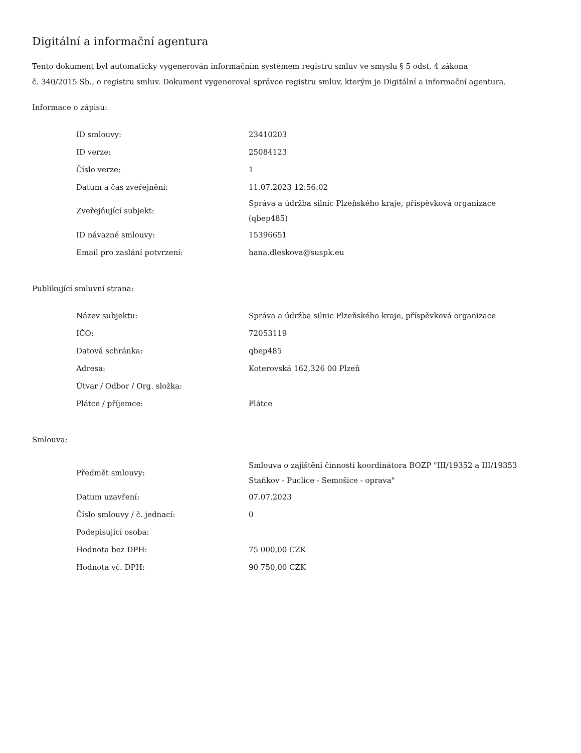Digitální a informační agentura
Tento dokument byl automaticky vygenerován informačním systémem registru smluv ve smyslu § 5 odst. 4 zákona
č. 340/2015 Sb., o registru smluv. Dokument vygeneroval správce registru smluv, kterým je Digitální a informační agentura.
Informace o zápisu:
| ID smlouvy: | 23410203 |
| ID verze: | 25084123 |
| Číslo verze: | 1 |
| Datum a čas zveřejnění: | 11.07.2023 12:56:02 |
| Zveřejňující subjekt: | Správa a údržba silnic Plzeňského kraje, příspěvková organizace (qbep485) |
| ID návazné smlouvy: | 15396651 |
| Email pro zaslání potvrzení: | hana.dleskova@suspk.eu |
Publikující smluvní strana:
| Název subjektu: | Správa a údržba silnic Plzeňského kraje, příspěvková organizace |
| IČO: | 72053119 |
| Datová schránka: | qbep485 |
| Adresa: | Koterovská 162,326 00 Plzeň |
| Útvar / Odbor / Org. složka: | |
| Plátce / příjemce: | Plátce |
Smlouva:
| Předmět smlouvy: | Smlouva o zajištění činnosti koordinátora BOZP "III/19352 a III/19353 Staňkov - Puclice - Semošice - oprava" |
| Datum uzavření: | 07.07.2023 |
| Číslo smlouvy / č. jednací: | 0 |
| Podepisující osoba: | |
| Hodnota bez DPH: | 75 000,00 CZK |
| Hodnota vč. DPH: | 90 750,00 CZK |